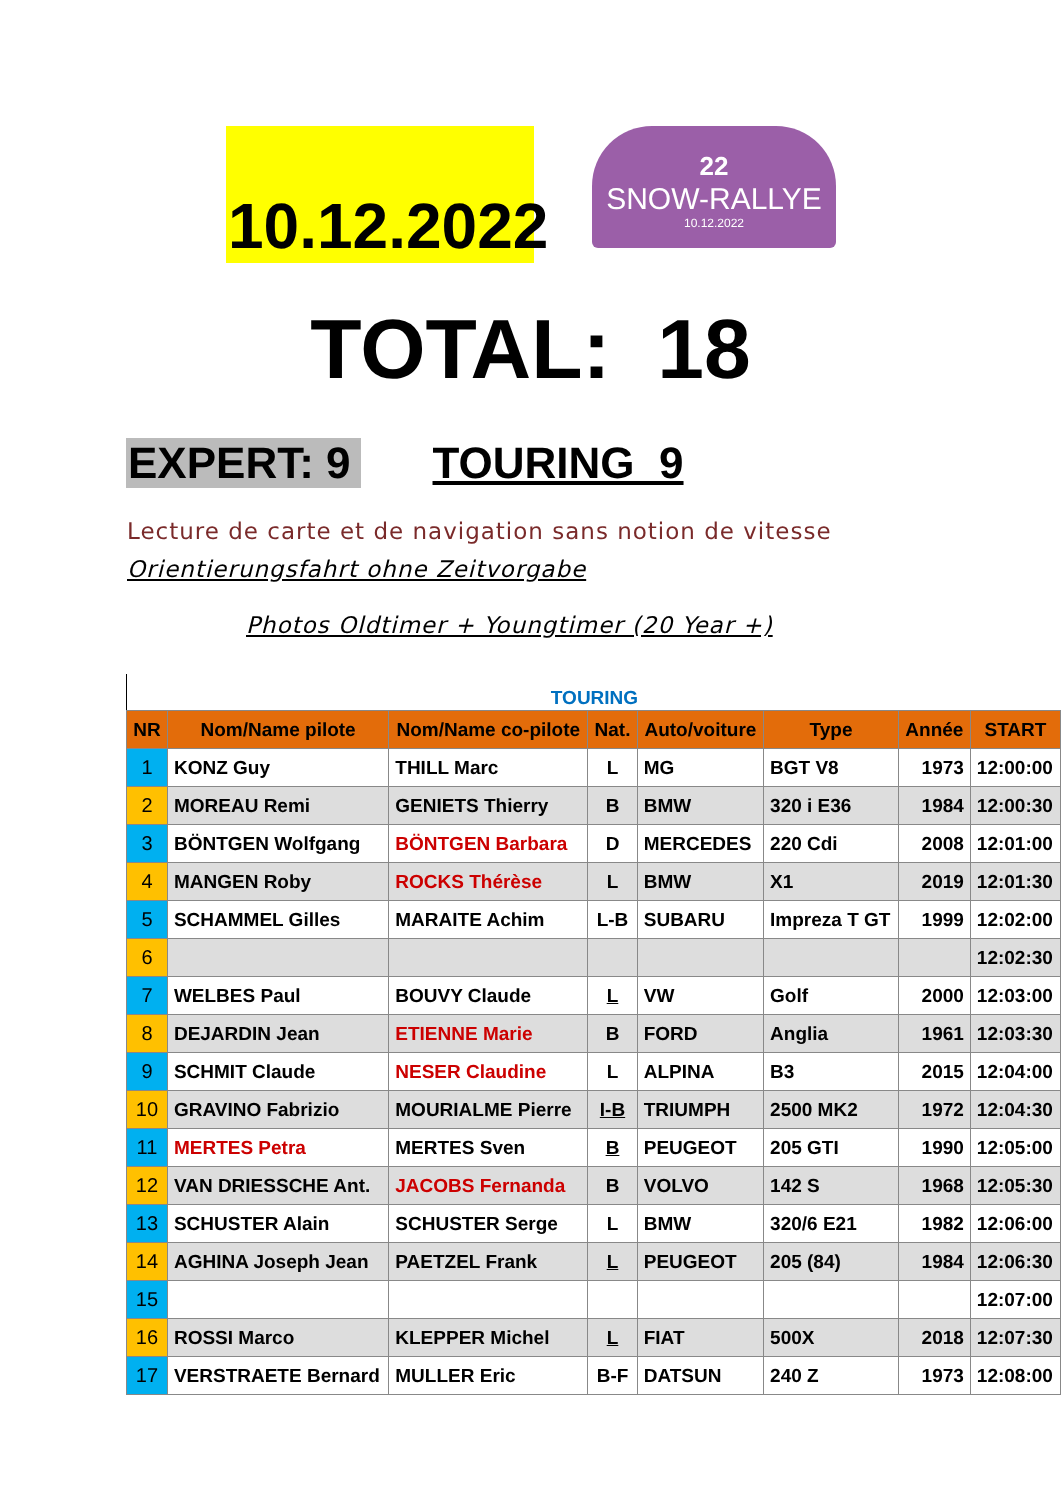10.12.2022
22
SNOW-RALLYE
10.12.2022
TOTAL: 18
EXPERT: 9 TOURING 9
Lecture de carte et de navigation sans notion de vitesse
Orientierungsfahrt ohne Zeitvorgabe
Photos Oldtimer + Youngtimer (20 Year +)
TOURING
| NR | Nom/Name pilote | Nom/Name co-pilote | Nat. | Auto/voiture | Type | Année | START |
| --- | --- | --- | --- | --- | --- | --- | --- |
| 1 | KONZ Guy | THILL Marc | L | MG | BGT V8 | 1973 | 12:00:00 |
| 2 | MOREAU Remi | GENIETS Thierry | B | BMW | 320 i E36 | 1984 | 12:00:30 |
| 3 | BÖNTGEN Wolfgang | BÖNTGEN Barbara | D | MERCEDES | 220 Cdi | 2008 | 12:01:00 |
| 4 | MANGEN Roby | ROCKS Thérèse | L | BMW | X1 | 2019 | 12:01:30 |
| 5 | SCHAMMEL Gilles | MARAITE Achim | L-B | SUBARU | Impreza T GT | 1999 | 12:02:00 |
| 6 | | | | | | | 12:02:30 |
| 7 | WELBES Paul | BOUVY Claude | L | VW | Golf | 2000 | 12:03:00 |
| 8 | DEJARDIN Jean | ETIENNE Marie | B | FORD | Anglia | 1961 | 12:03:30 |
| 9 | SCHMIT Claude | NESER Claudine | L | ALPINA | B3 | 2015 | 12:04:00 |
| 10 | GRAVINO Fabrizio | MOURIALME Pierre | I-B | TRIUMPH | 2500 MK2 | 1972 | 12:04:30 |
| 11 | MERTES Petra | MERTES Sven | B | PEUGEOT | 205 GTI | 1990 | 12:05:00 |
| 12 | VAN DRIESSCHE Ant. | JACOBS Fernanda | B | VOLVO | 142 S | 1968 | 12:05:30 |
| 13 | SCHUSTER Alain | SCHUSTER Serge | L | BMW | 320/6 E21 | 1982 | 12:06:00 |
| 14 | AGHINA Joseph Jean | PAETZEL Frank | L | PEUGEOT | 205 (84) | 1984 | 12:06:30 |
| 15 | | | | | | | 12:07:00 |
| 16 | ROSSI Marco | KLEPPER Michel | L | FIAT | 500X | 2018 | 12:07:30 |
| 17 | VERSTRAETE Bernard | MULLER Eric | B-F | DATSUN | 240 Z | 1973 | 12:08:00 |